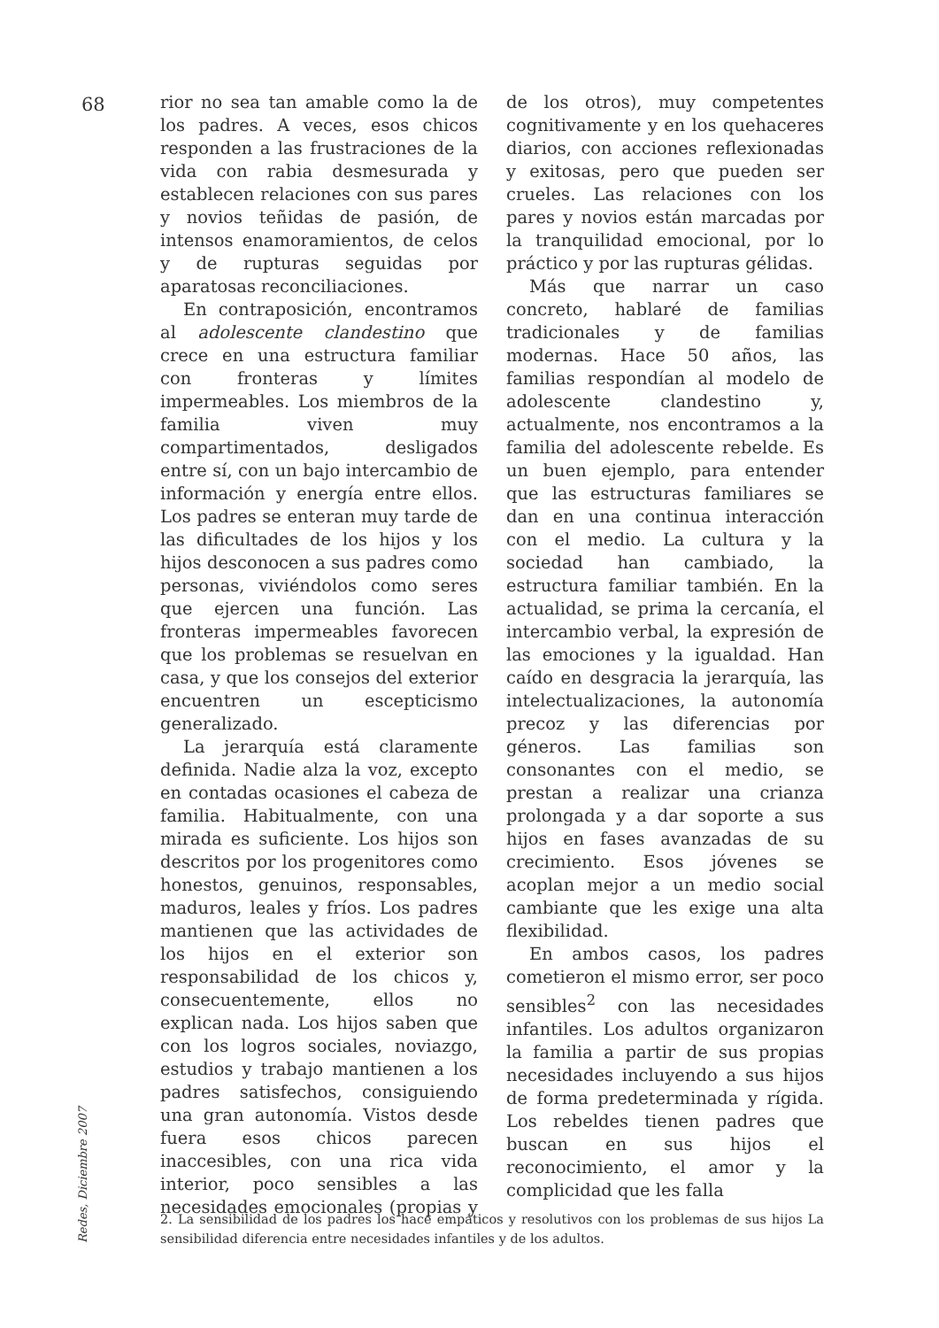68
rior no sea tan amable como la de los padres. A veces, esos chicos responden a las frustraciones de la vida con rabia desmesurada y establecen relaciones con sus pares y novios teñidas de pasión, de intensos enamoramientos, de celos y de rupturas seguidas por aparatosas reconciliaciones.
En contraposición, encontramos al adolescente clandestino que crece en una estructura familiar con fronteras y límites impermeables. Los miembros de la familia viven muy compartimentados, desligados entre sí, con un bajo intercambio de información y energía entre ellos. Los padres se enteran muy tarde de las dificultades de los hijos y los hijos desconocen a sus padres como personas, viviéndolos como seres que ejercen una función. Las fronteras impermeables favorecen que los problemas se resuelvan en casa, y que los consejos del exterior encuentren un escepticismo generalizado.
La jerarquía está claramente definida. Nadie alza la voz, excepto en contadas ocasiones el cabeza de familia. Habitualmente, con una mirada es suficiente. Los hijos son descritos por los progenitores como honestos, genuinos, responsables, maduros, leales y fríos. Los padres mantienen que las actividades de los hijos en el exterior son responsabilidad de los chicos y, consecuentemente, ellos no explican nada. Los hijos saben que con los logros sociales, noviazgo, estudios y trabajo mantienen a los padres satisfechos, consiguiendo una gran autonomía. Vistos desde fuera esos chicos parecen inaccesibles, con una rica vida interior, poco sensibles a las necesidades emocionales (propias y de los otros), muy competentes cognitivamente y en los quehaceres diarios, con acciones reflexionadas y exitosas, pero que pueden ser crueles. Las relaciones con los pares y novios están marcadas por la tranquilidad emocional, por lo práctico y por las rupturas gélidas.
Más que narrar un caso concreto, hablaré de familias tradicionales y de familias modernas. Hace 50 años, las familias respondían al modelo de adolescente clandestino y, actualmente, nos encontramos a la familia del adolescente rebelde. Es un buen ejemplo, para entender que las estructuras familiares se dan en una continua interacción con el medio. La cultura y la sociedad han cambiado, la estructura familiar también. En la actualidad, se prima la cercanía, el intercambio verbal, la expresión de las emociones y la igualdad. Han caído en desgracia la jerarquía, las intelectualizaciones, la autonomía precoz y las diferencias por géneros. Las familias son consonantes con el medio, se prestan a realizar una crianza prolongada y a dar soporte a sus hijos en fases avanzadas de su crecimiento. Esos jóvenes se acoplan mejor a un medio social cambiante que les exige una alta flexibilidad.
En ambos casos, los padres cometieron el mismo error, ser poco sensibles<sup>2</sup> con las necesidades infantiles. Los adultos organizaron la familia a partir de sus propias necesidades incluyendo a sus hijos de forma predeterminada y rígida. Los rebeldes tienen padres que buscan en sus hijos el reconocimiento, el amor y la complicidad que les falla
Redes, Diciembre 2007
2. La sensibilidad de los padres los hace empáticos y resolutivos con los problemas de sus hijos La sensibilidad diferencia entre necesidades infantiles y de los adultos.